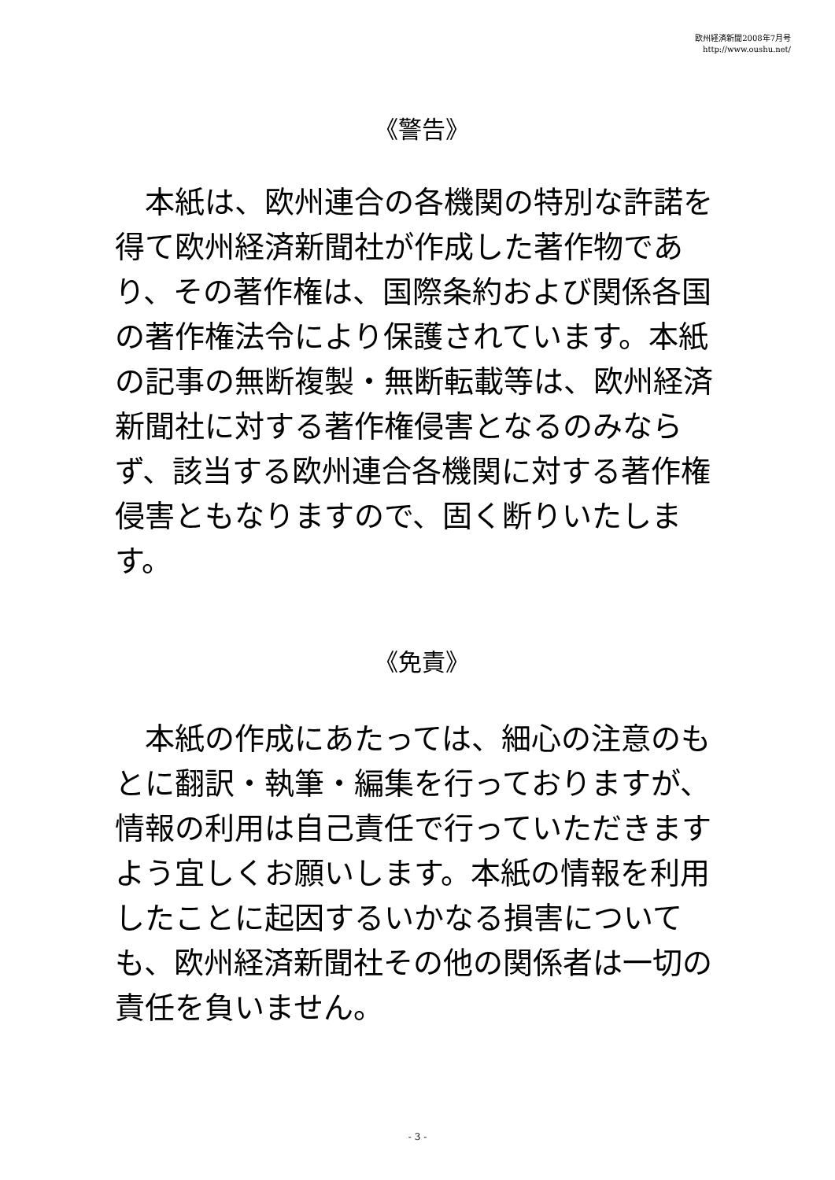欧州経済新聞2008年7月号
http://www.oushu.net/
《警告》
　本紙は、欧州連合の各機関の特別な許諾を得て欧州経済新聞社が作成した著作物であり、その著作権は、国際条約および関係各国の著作権法令により保護されています。本紙の記事の無断複製・無断転載等は、欧州経済新聞社に対する著作権侵害となるのみならず、該当する欧州連合各機関に対する著作権侵害ともなりますので、固く断りいたします。
《免責》
　本紙の作成にあたっては、細心の注意のもとに翻訳・執筆・編集を行っておりますが、情報の利用は自己責任で行っていただきますよう宜しくお願いします。本紙の情報を利用したことに起因するいかなる損害についても、欧州経済新聞社その他の関係者は一切の責任を負いません。
- 3 -